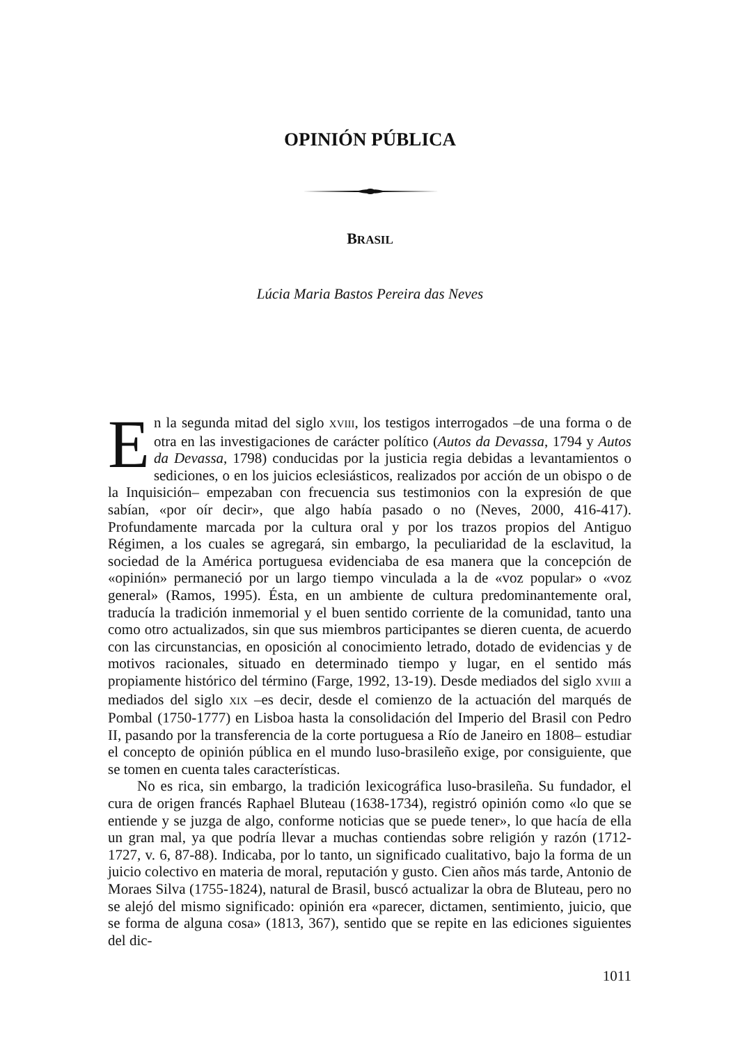OPINIÓN PÚBLICA
BRASIL
Lúcia Maria Bastos Pereira das Neves
En la segunda mitad del siglo XVIII, los testigos interrogados –de una forma o de otra en las investigaciones de carácter político (Autos da Devassa, 1794 y Autos da Devassa, 1798) conducidas por la justicia regia debidas a levantamientos o sediciones, o en los juicios eclesiásticos, realizados por acción de un obispo o de la Inquisición– empezaban con frecuencia sus testimonios con la expresión de que sabían, «por oír decir», que algo había pasado o no (Neves, 2000, 416-417). Profundamente marcada por la cultura oral y por los trazos propios del Antiguo Régimen, a los cuales se agregará, sin embargo, la peculiaridad de la esclavitud, la sociedad de la América portuguesa evidenciaba de esa manera que la concepción de «opinión» permaneció por un largo tiempo vinculada a la de «voz popular» o «voz general» (Ramos, 1995). Ésta, en un ambiente de cultura predominantemente oral, traducía la tradición inmemorial y el buen sentido corriente de la comunidad, tanto una como otro actualizados, sin que sus miembros participantes se dieren cuenta, de acuerdo con las circunstancias, en oposición al conocimiento letrado, dotado de evidencias y de motivos racionales, situado en determinado tiempo y lugar, en el sentido más propiamente histórico del término (Farge, 1992, 13-19). Desde mediados del siglo XVIII a mediados del siglo XIX –es decir, desde el comienzo de la actuación del marqués de Pombal (1750-1777) en Lisboa hasta la consolidación del Imperio del Brasil con Pedro II, pasando por la transferencia de la corte portuguesa a Río de Janeiro en 1808– estudiar el concepto de opinión pública en el mundo luso-brasileño exige, por consiguiente, que se tomen en cuenta tales características.
No es rica, sin embargo, la tradición lexicográfica luso-brasileña. Su fundador, el cura de origen francés Raphael Bluteau (1638-1734), registró opinión como «lo que se entiende y se juzga de algo, conforme noticias que se puede tener», lo que hacía de ella un gran mal, ya que podría llevar a muchas contiendas sobre religión y razón (1712-1727, v. 6, 87-88). Indicaba, por lo tanto, un significado cualitativo, bajo la forma de un juicio colectivo en materia de moral, reputación y gusto. Cien años más tarde, Antonio de Moraes Silva (1755-1824), natural de Brasil, buscó actualizar la obra de Bluteau, pero no se alejó del mismo significado: opinión era «parecer, dictamen, sentimiento, juicio, que se forma de alguna cosa» (1813, 367), sentido que se repite en las ediciones siguientes del dic-
1011